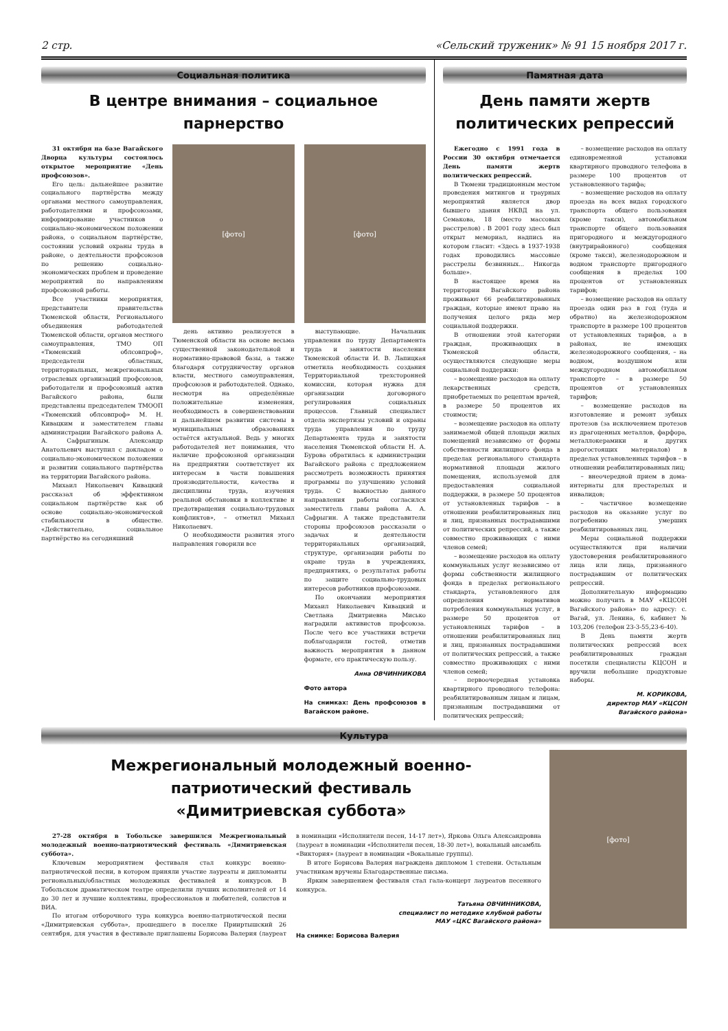2 стр. «Сельский труженик» № 91 15 ноября 2017 г.
Социальная политика
В центре внимания – социальное парнерство
31 октября на базе Вагайского Дворца культуры состоялось открытое мероприятие «День профсоюзов».
Его цель: дальнейшее развитие социального партнёрства между органами местного самоуправления, работодателями и профсоюзами, информирование участников о социально-экономическом положении района, о социальном партнёрстве, состоянии условий охраны труда в районе, о деятельности профсоюзов по решению социально-экономических проблем и проведение мероприятий по направлениям профсоюзной работы.
Все участники мероприятия, представители правительства Тюменской области, Регионального объединения работодателей Тюменской области, органов местного самоуправления, ТМО ОП «Тюменский облсовпроф», председатели областных, территориальных, межрегиональных отраслевых организаций профсоюзов, работодатели и профсоюзный актив Вагайского района, были представлены председателем ТМООП «Тюменский облсовпроф» М. Н. Кивацким и заместителем главы администрации Вагайского района А. А. Сафрыгиным. Александр Анатольевич выступил с докладом о социально-экономическом положении и развитии социального партнёрства на территории Вагайского района.
Михаил Николаевич Кивацкий рассказал об эффективном социальном партнёрстве как об основе социально-экономической стабильности в обществе. «Действительно, социальное партнёрство на сегодняшний
[фото]
день активно реализуется в Тюменской области на основе весьма существенной законодательной и нормативно-правовой базы, а также благодаря сотрудничеству органов власти, местного самоуправления, профсоюзов и работодателей. Однако, несмотря на определённые положительные изменения, необходимость в совершенствовании и дальнейшем развитии системы в муниципальных образованиях остаётся актуальной. Ведь у многих работодателей нет понимания, что наличие профсоюзной организации на предприятии соответствует их интересам в части повышения производительности, качества и дисциплины труда, изучения реальной обстановки в коллективе и предотвращения социально-трудовых конфликтов», – отметил Михаил Николаевич.
О необходимости развития этого направления говорили все
[фото]
выступающие. Начальник управления по труду Департамента труда и занятости населения Тюменской области И. В. Лапицкая отметила необходимость создания Территориальной трехсторонней комиссии, которая нужна для организации договорного регулирования социальных процессов. Главный специалист отдела экспертизы условий и охраны труда управления по труду Департамента труда и занятости населения Тюменской области Н. А. Бурова обратилась к администрации Вагайского района с предложением рассмотреть возможность принятия программы по улучшению условий труда. С важностью данного направления работы согласился заместитель главы района А. А. Сафрыгин. А также представители стороны профсоюзов рассказали о задачах и деятельности территориальных организаций, структуре, организации работы по охране труда в учреждениях, предприятиях, о результатах работы по защите социально-трудовых интересов работников профсоюзами.
По окончании мероприятия Михаил Николаевич Кивацкий и Светлана Дмитриевна Мисько наградили активистов профсоюза. После чего все участники встречи поблагодарили гостей, отметив важность мероприятия в данном формате, его практическую пользу.
Анна ОВЧИННИКОВА
Фото автора
На снимках: День профсоюзов в Вагайском районе.
Памятная дата
День памяти жертв
политических репрессий
Ежегодно с 1991 года в России 30 октября отмечается День памяти жертв политических репрессий.
В Тюмени традиционным местом проведения митингов и траурных мероприятий является двор бывшего здания НКВД на ул. Семакова, 18 (место массовых расстрелов) . В 2001 году здесь был открыт мемориал, надпись на котором гласит: «Здесь в 1937-1938 годах проводились массовые расстрелы безвинных... Никогда больше».
В настоящее время на территории Вагайского района проживают 66 реабилитированных граждан, которые имеют право на получения целого ряда мер социальной поддержки.
В отношении этой категории граждан, проживающих в Тюменской области, осуществляются следующие меры социальной поддержки:
– возмещение расходов на оплату лекарственных средств, приобретаемых по рецептам врачей, в размере 50 процентов их стоимости;
– возмещение расходов на оплату занимаемой общей площади жилых помещений независимо от формы собственности жилищного фонда в пределах регионального стандарта нормативной площади жилого помещения, используемой для предоставления социальной поддержки, в размере 50 процентов от установленных тарифов – в отношении реабилитированных лиц и лиц, признанных пострадавшими от политических репрессий, а также совместно проживающих с ними членов семей;
– возмещение расходов на оплату коммунальных услуг независимо от формы собственности жилищного фонда в пределах регионального стандарта, установленного для определения нормативов потребления коммунальных услуг, в размере 50 процентов от установленных тарифов – в отношении реабилитированных лиц и лиц, признанных пострадавшими от политических репрессий, а также совместно проживающих с ними членов семей;
– первоочередная установка квартирного проводного телефона: реабилитированным лицам и лицам, признанным пострадавшими от политических репрессий;
– возмещение расходов на оплату единовременной установки квартирного проводного телефона в размере 100 процентов от установленного тарифа;
– возмещение расходов на оплату проезда на всех видах городского транспорта общего пользования (кроме такси), автомобильном транспорте общего пользования пригородного и междугородного (внутрирайонного) сообщения (кроме такси), железнодорожном и водном транспорте пригородного сообщения в пределах 100 процентов от установленных тарифов;
– возмещение расходов на оплату проезда один раз в год (туда и обратно) на железнодорожном транспорте в размере 100 процентов от установленных тарифов, а в районах, не имеющих железнодорожного сообщения, – на водном, воздушном или междугородном автомобильном транспорте – в размере 50 процентов от установленных тарифов;
– возмещение расходов на изготовление и ремонт зубных протезов (за исключением протезов из драгоценных металлов, фарфора, металлокерамики и других дорогостоящих материалов) в пределах установленных тарифов – в отношении реабилитированных лиц;
– внеочередной прием в дома-интернаты для престарелых и инвалидов;
– частичное возмещение расходов на оказание услуг по погребению умерших реабилитированных лиц.
Меры социальной поддержки осуществляются при наличии удостоверения реабилитированного лица или лица, признанного пострадавшим от политических репрессий.
Дополнительную информацию можно получить в МАУ «КЦСОН Вагайского района» по адресу: с. Вагай, ул. Ленина, 6, кабинет № 103,206 (телефон 23-3-55,23-6-40).
В День памяти жертв политических репрессий всех реабилитированных граждан посетили специалисты КЦСОН и вручили небольшие продуктовые наборы.
М. КОРИКОВА,
директор МАУ «КЦСОН
Вагайского района»
Культура
Межрегиональный молодежный военно-патриотический фестиваль
«Димитриевская суббота»
27-28 октября в Тобольске завершился Межрегиональный молодежный военно-патриотический фестиваль «Димитриевская суббота».
Ключевым мероприятием фестиваля стал конкурс военно-патриотической песни, в котором приняли участие лауреаты и дипломанты региональных/областных молодежных фестивалей и конкурсов. В Тобольском драматическом театре определили лучших исполнителей от 14 до 30 лет и лучшие коллективы, профессионалов и любителей, солистов и ВИА.
По итогам отборочного тура конкурса военно-патриотической песни «Димитриевская суббота», прошедшего в поселке Прииртышский 26 сентября, для участия в фестивале приглашены Борисова Валерия (лауреат в номинации «Исполнители песен, 14-17 лет»), Яркова Ольга Александровна (лауреат в номинации «Исполнители песен, 18-30 лет»), вокальный ансамбль «Виктория» (лауреат в номинации «Вокальные группы).
В итоге Борисова Валерия награждена дипломом 1 степени. Остальным участникам вручены Благодарственные письма.
Ярким завершением фестиваля стал гала-концерт лауреатов песенного конкурса.
Татьяна ОВЧИННИКОВА,
специалист по методике клубной работы
МАУ «ЦКС Вагайского района»
На снимке: Борисова Валерия
[фото]